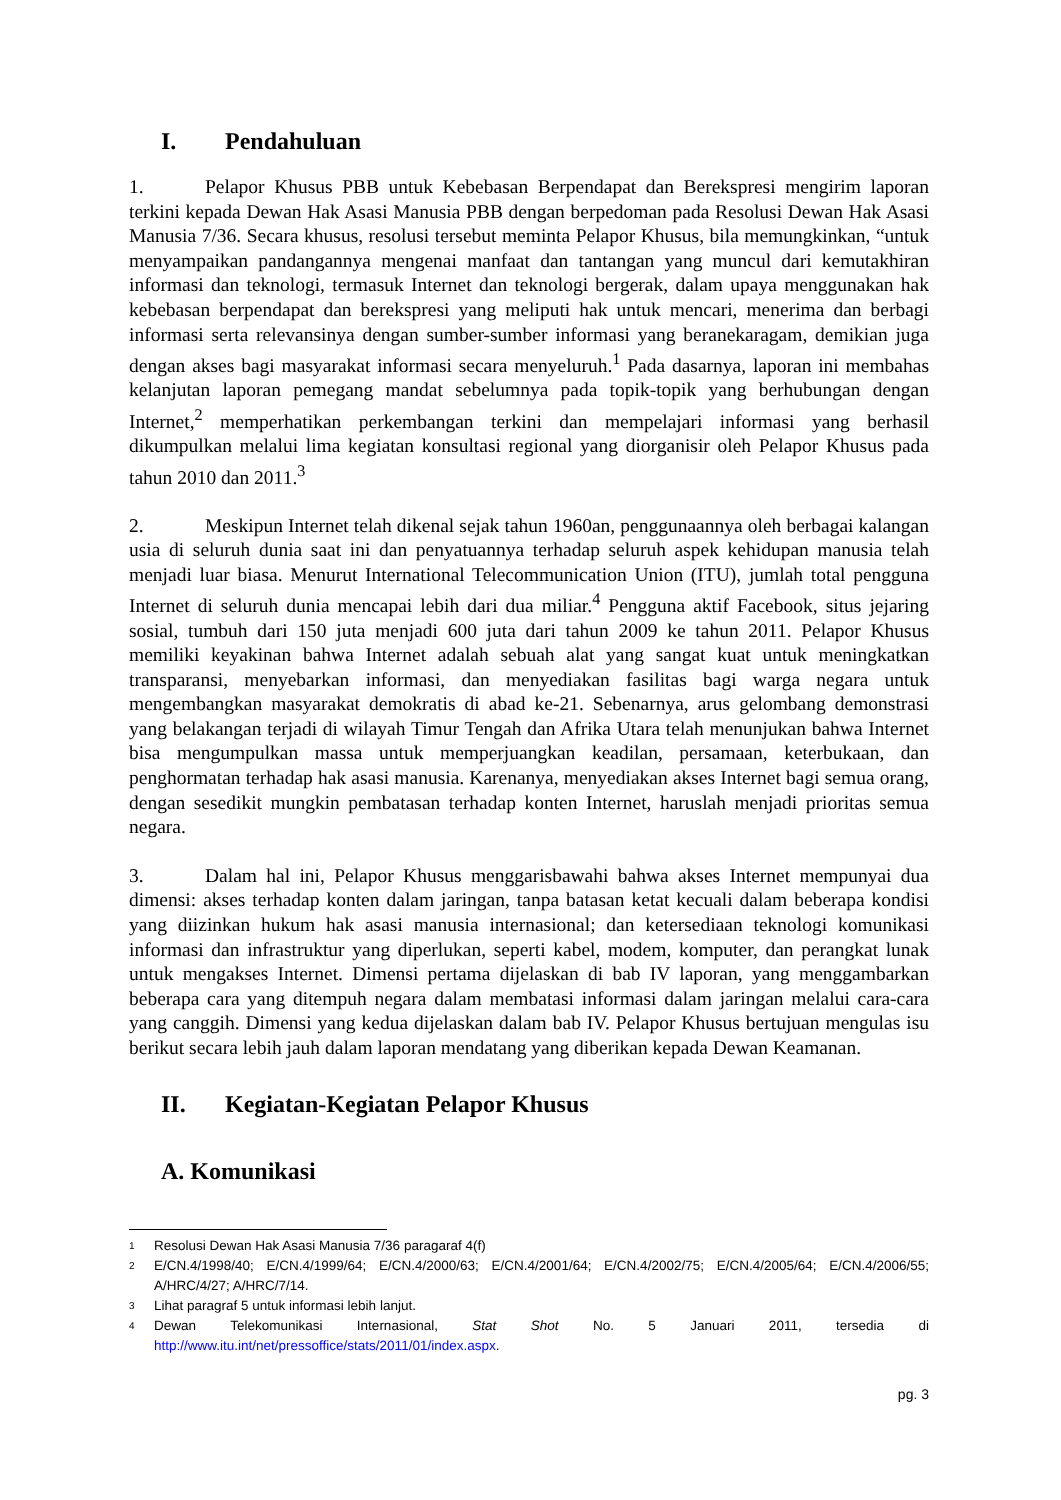I. Pendahuluan
1. Pelapor Khusus PBB untuk Kebebasan Berpendapat dan Berekspresi mengirim laporan terkini kepada Dewan Hak Asasi Manusia PBB dengan berpedoman pada Resolusi Dewan Hak Asasi Manusia 7/36. Secara khusus, resolusi tersebut meminta Pelapor Khusus, bila memungkinkan, “untuk menyampaikan pandangannya mengenai manfaat dan tantangan yang muncul dari kemutakhiran informasi dan teknologi, termasuk Internet dan teknologi bergerak, dalam upaya menggunakan hak kebebasan berpendapat dan berekspresi yang meliputi hak untuk mencari, menerima dan berbagi informasi serta relevansinya dengan sumber-sumber informasi yang beranekaragam, demikian juga dengan akses bagi masyarakat informasi secara menyeluruh.<sup>1</sup> Pada dasarnya, laporan ini membahas kelanjutan laporan pemegang mandat sebelumnya pada topik-topik yang berhubungan dengan Internet,<sup>2</sup> memperhatikan perkembangan terkini dan mempelajari informasi yang berhasil dikumpulkan melalui lima kegiatan konsultasi regional yang diorganisir oleh Pelapor Khusus pada tahun 2010 dan 2011.<sup>3</sup>
2. Meskipun Internet telah dikenal sejak tahun 1960an, penggunaannya oleh berbagai kalangan usia di seluruh dunia saat ini dan penyatuannya terhadap seluruh aspek kehidupan manusia telah menjadi luar biasa. Menurut International Telecommunication Union (ITU), jumlah total pengguna Internet di seluruh dunia mencapai lebih dari dua miliar.<sup>4</sup> Pengguna aktif Facebook, situs jejaring sosial, tumbuh dari 150 juta menjadi 600 juta dari tahun 2009 ke tahun 2011. Pelapor Khusus memiliki keyakinan bahwa Internet adalah sebuah alat yang sangat kuat untuk meningkatkan transparansi, menyebarkan informasi, dan menyediakan fasilitas bagi warga negara untuk mengembangkan masyarakat demokratis di abad ke-21. Sebenarnya, arus gelombang demonstrasi yang belakangan terjadi di wilayah Timur Tengah dan Afrika Utara telah menunjukan bahwa Internet bisa mengumpulkan massa untuk memperjuangkan keadilan, persamaan, keterbukaan, dan penghormatan terhadap hak asasi manusia. Karenanya, menyediakan akses Internet bagi semua orang, dengan sesedikit mungkin pembatasan terhadap konten Internet, haruslah menjadi prioritas semua negara.
3. Dalam hal ini, Pelapor Khusus menggarisbawahi bahwa akses Internet mempunyai dua dimensi: akses terhadap konten dalam jaringan, tanpa batasan ketat kecuali dalam beberapa kondisi yang diizinkan hukum hak asasi manusia internasional; dan ketersediaan teknologi komunikasi informasi dan infrastruktur yang diperlukan, seperti kabel, modem, komputer, dan perangkat lunak untuk mengakses Internet. Dimensi pertama dijelaskan di bab IV laporan, yang menggambarkan beberapa cara yang ditempuh negara dalam membatasi informasi dalam jaringan melalui cara-cara yang canggih. Dimensi yang kedua dijelaskan dalam bab IV. Pelapor Khusus bertujuan mengulas isu berikut secara lebih jauh dalam laporan mendatang yang diberikan kepada Dewan Keamanan.
II. Kegiatan-Kegiatan Pelapor Khusus
A. Komunikasi
1 Resolusi Dewan Hak Asasi Manusia 7/36 paragaraf 4(f)
2 E/CN.4/1998/40; E/CN.4/1999/64; E/CN.4/2000/63; E/CN.4/2001/64; E/CN.4/2002/75; E/CN.4/2005/64; E/CN.4/2006/55; A/HRC/4/27; A/HRC/7/14.
3 Lihat paragraf 5 untuk informasi lebih lanjut.
4 Dewan Telekomunikasi Internasional, Stat Shot No. 5 Januari 2011, tersedia di http://www.itu.int/net/pressoffice/stats/2011/01/index.aspx.
pg. 3